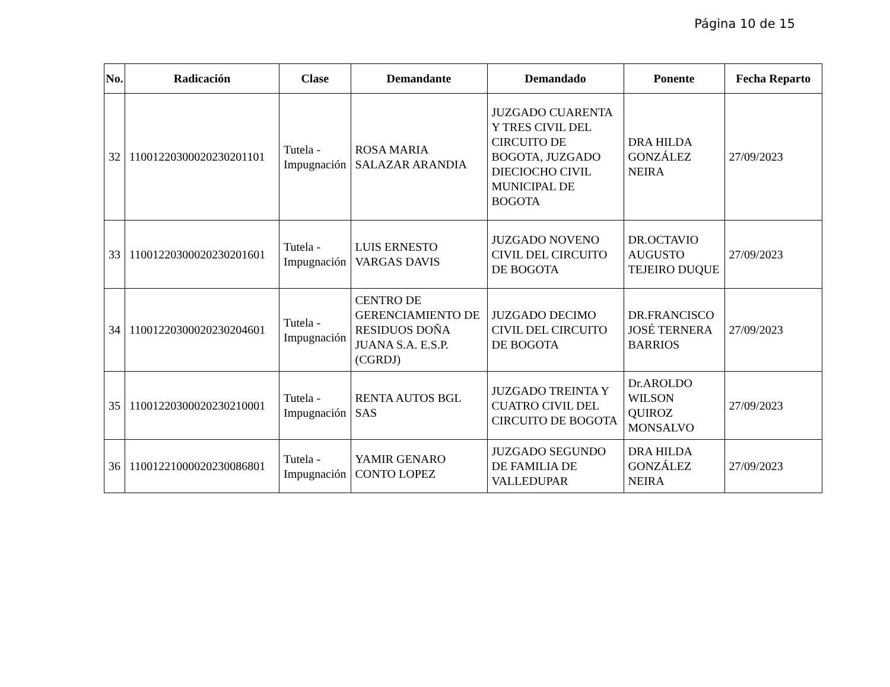Página 10 de 15
| No. | Radicación | Clase | Demandante | Demandado | Ponente | Fecha Reparto |
| --- | --- | --- | --- | --- | --- | --- |
| 32 | 11001220300020230201101 | Tutela - Impugnación | ROSA MARIA SALAZAR ARANDIA | JUZGADO CUARENTA Y TRES CIVIL DEL CIRCUITO DE BOGOTA, JUZGADO DIECIOCHO CIVIL MUNICIPAL DE BOGOTA | DRA HILDA GONZÁLEZ NEIRA | 27/09/2023 |
| 33 | 11001220300020230201601 | Tutela - Impugnación | LUIS ERNESTO VARGAS DAVIS | JUZGADO NOVENO CIVIL DEL CIRCUITO DE BOGOTA | DR.OCTAVIO AUGUSTO TEJEIRO DUQUE | 27/09/2023 |
| 34 | 11001220300020230204601 | Tutela - Impugnación | CENTRO DE GERENCIAMIENTO DE RESIDUOS DOÑA JUANA S.A. E.S.P. (CGRDJ) | JUZGADO DECIMO CIVIL DEL CIRCUITO DE BOGOTA | DR.FRANCISCO JOSÉ TERNERA BARRIOS | 27/09/2023 |
| 35 | 11001220300020230210001 | Tutela - Impugnación | RENTA AUTOS BGL SAS | JUZGADO TREINTA Y CUATRO CIVIL DEL CIRCUITO DE BOGOTA | Dr.AROLDO WILSON QUIROZ MONSALVO | 27/09/2023 |
| 36 | 11001221000020230086801 | Tutela - Impugnación | YAMIR GENARO CONTO LOPEZ | JUZGADO SEGUNDO DE FAMILIA DE VALLEDUPAR | DRA HILDA GONZÁLEZ NEIRA | 27/09/2023 |